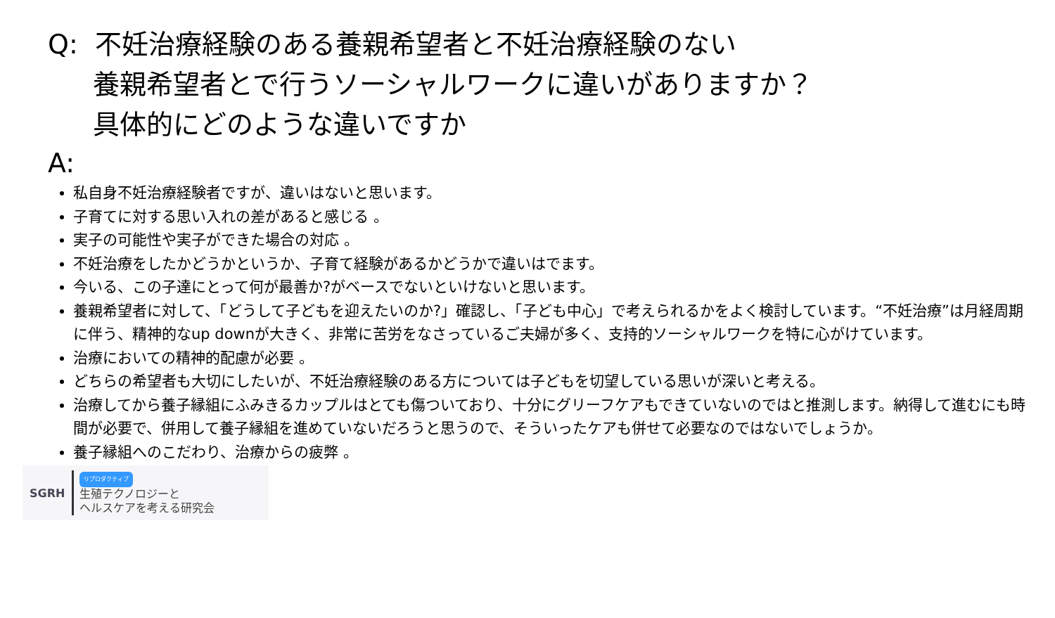Q: 不妊治療経験のある養親希望者と不妊治療経験のない
養親希望者とで行うソーシャルワークに違いがありますか？
具体的にどのような違いですか
A:
私自身不妊治療経験者ですが、違いはないと思います。
子育てに対する思い入れの差があると感じる 。
実子の可能性や実子ができた場合の対応 。
不妊治療をしたかどうかというか、子育て経験があるかどうかで違いはでます。
今いる、この子達にとって何が最善か?がベースでないといけないと思います。
養親希望者に対して、「どうして子どもを迎えたいのか?」確認し、「子ども中心」で考えられるかをよく検討しています。“不妊治療”は月経周期に伴う、精神的なup downが大きく、非常に苦労をなさっているご夫婦が多く、支持的ソーシャルワークを特に心がけています。
治療においての精神的配慮が必要 。
どちらの希望者も大切にしたいが、不妊治療経験のある方については子どもを切望している思いが深いと考える。
治療してから養子縁組にふみきるカップルはとても傷ついており、十分にグリーフケアもできていないのではと推測します。納得して進むにも時間が必要で、併用して養子縁組を進めていないだろうと思うので、そういったケアも併せて必要なのではないでしょうか。
養子縁組へのこだわり、治療からの疲弊 。
SGRH
リプロダクティブ
生殖テクノロジーと
ヘルスケアを考える研究会